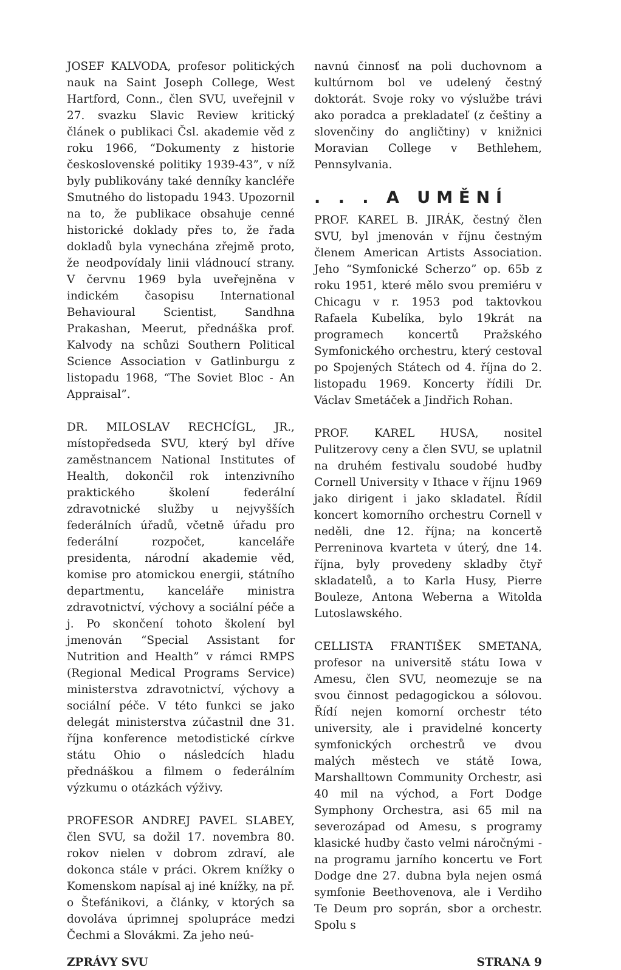JOSEF KALVODA, profesor politických nauk na Saint Joseph College, West Hartford, Conn., člen SVU, uveřejnil v 27. svazku Slavic Review kritický článek o publikaci Čsl. akademie věd z roku 1966, “Dokumenty z historie československé politiky 1939-43”, v níž byly publikovány také denníky kancléře Smutného do listopadu 1943. Upozornil na to, že publikace obsahuje cenné historické doklady přes to, že řada dokladů byla vynechána zřejmě proto, že neodpovídaly linii vládnoucí strany. V červnu 1969 byla uveřejněna v indickém časopisu International Behavioural Scientist, Sandhna Prakashan, Meerut, přednáška prof. Kalvody na schůzi Southern Political Science Association v Gatlinburgu z listopadu 1968, “The Soviet Bloc - An Appraisal”.
DR. MILOSLAV RECHCÍGL, JR., místopředseda SVU, který byl dříve zaměstnancem National Institutes of Health, dokončil rok intenzivního praktického školení federální zdravotnické služby u nejvyšších federálních úřadů, včetně úřadu pro federální rozpočet, kanceláře presidenta, národní akademie věd, komise pro atomickou energii, státního departmentu, kanceláře ministra zdravotnictví, výchovy a sociální péče a j. Po skončení tohoto školení byl jmenován “Special Assistant for Nutrition and Health” v rámci RMPS (Regional Medical Programs Service) ministerstva zdravotnictví, výchovy a sociální péče. V této funkci se jako delegát ministerstva zúčastnil dne 31. října konference metodistické církve státu Ohio o následcích hladu přednáškou a filmem o federálním výzkumu o otázkách výživy.
PROFESOR ANDREJ PAVEL SLABEY, člen SVU, sa dožil 17. novembra 80. rokov nielen v dobrom zdraví, ale dokonca stále v práci. Okrem knížky o Komenskom napísal aj iné knížky, na př. o Štefánikovi, a články, v ktorých sa dovoláva úprimnej spolupráce medzi Čechmi a Slovákmi. Za jeho neú-
navnú činnosť na poli duchovnom a kultúrnom bol ve udelený čestný doktorát. Svoje roky vo výslužbe trávi ako poradca a prekladateľ (z češtiny a slovenčiny do angličtiny) v knižnici Moravian College v Bethlehem, Pennsylvania.
. . . A UMĚNÍ
PROF. KAREL B. JIRÁK, čestný člen SVU, byl jmenován v říjnu čestným členem American Artists Association. Jeho “Symfonické Scherzo” op. 65b z roku 1951, které mělo svou premiéru v Chicagu v r. 1953 pod taktovkou Rafaela Kubelíka, bylo 19krát na programech koncertů Pražského Symfonického orchestru, který cestoval po Spojených Státech od 4. října do 2. listopadu 1969. Koncerty řídili Dr. Václav Smetáček a Jindřich Rohan.
PROF. KAREL HUSA, nositel Pulitzerovy ceny a člen SVU, se uplatnil na druhém festivalu soudobé hudby Cornell University v Ithace v říjnu 1969 jako dirigent i jako skladatel. Řídil koncert komorního orchestru Cornell v neděli, dne 12. října; na koncertě Perreninova kvarteta v úterý, dne 14. října, byly provedeny skladby čtyř skladatelů, a to Karla Husy, Pierre Bouleze, Antona Weberna a Witolda Lutoslawského.
CELLISTA FRANTIŠEK SMETANA, profesor na universitě státu Iowa v Amesu, člen SVU, neomezuje se na svou činnost pedagogickou a sólovou. Řídí nejen komorní orchestr této university, ale i pravidelné koncerty symfonických orchestrů ve dvou malých městech ve státě Iowa, Marshalltown Community Orchestr, asi 40 mil na východ, a Fort Dodge Symphony Orchestra, asi 65 mil na severozápad od Amesu, s programy klasické hudby často velmi náročnými - na programu jarního koncertu ve Fort Dodge dne 27. dubna byla nejen osmá symfonie Beethovenova, ale i Verdiho Te Deum pro soprán, sbor a orchestr. Spolu s
ZPRÁVY SVU STRANA 9